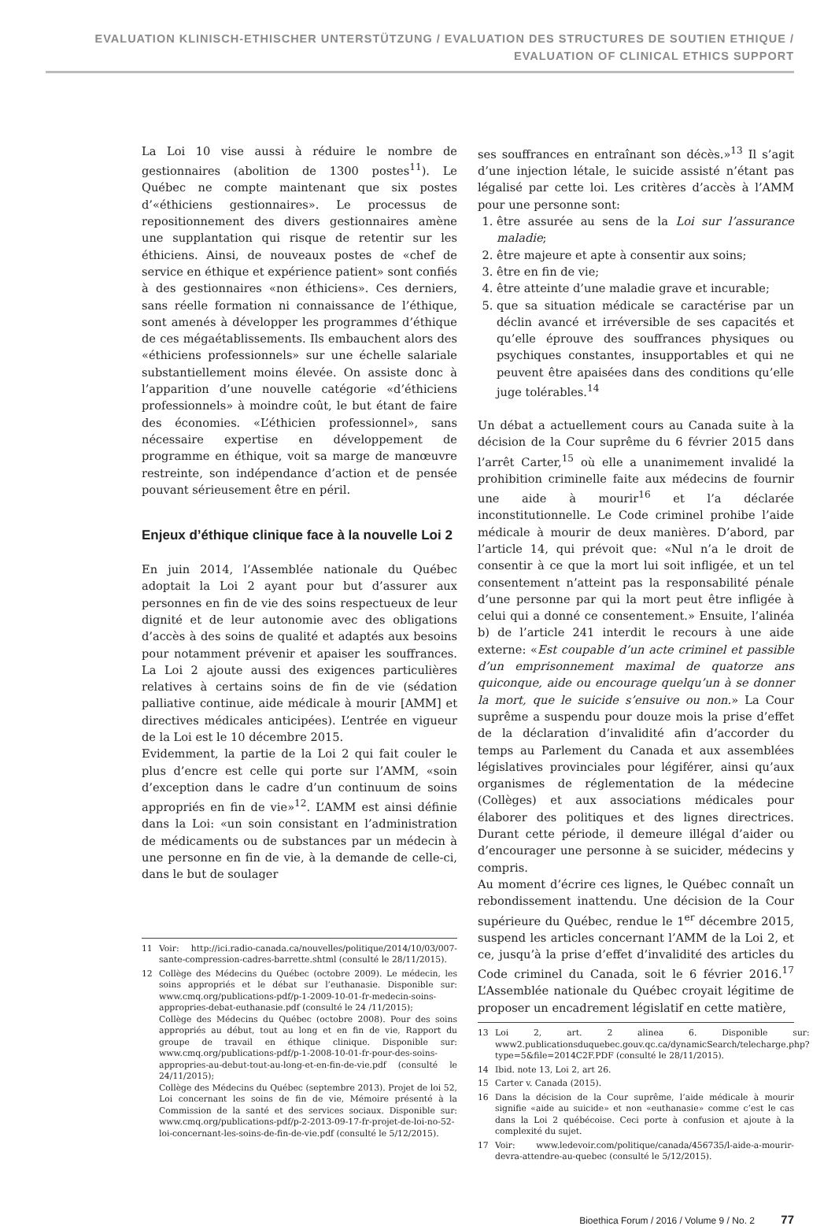EVALUATION KLINISCH-ETHISCHER UNTERSTÜTZUNG / EVALUATION DES STRUCTURES DE SOUTIEN ETHIQUE /
EVALUATION OF CLINICAL ETHICS SUPPORT
La Loi 10 vise aussi à réduire le nombre de gestionnaires (abolition de 1300 postes<sup>11</sup>). Le Québec ne compte maintenant que six postes d’«éthiciens gestionnaires». Le processus de repositionnement des divers gestionnaires amène une supplantation qui risque de retentir sur les éthiciens. Ainsi, de nouveaux postes de «chef de service en éthique et expérience patient» sont confiés à des gestionnaires «non éthiciens». Ces derniers, sans réelle formation ni connaissance de l’éthique, sont amenés à développer les programmes d’éthique de ces mégaétablissements. Ils embauchent alors des «éthiciens professionnels» sur une échelle salariale substantiellement moins élevée. On assiste donc à l’apparition d’une nouvelle catégorie «d’éthiciens professionnels» à moindre coût, le but étant de faire des économies. «L’éthicien professionnel», sans nécessaire expertise en développement de programme en éthique, voit sa marge de manœuvre restreinte, son indépendance d’action et de pensée pouvant sérieusement être en péril.
Enjeux d’éthique clinique face à la nouvelle Loi 2
En juin 2014, l’Assemblée nationale du Québec adoptait la Loi 2 ayant pour but d’assurer aux personnes en fin de vie des soins respectueux de leur dignité et de leur autonomie avec des obligations d’accès à des soins de qualité et adaptés aux besoins pour notamment prévenir et apaiser les souffrances. La Loi 2 ajoute aussi des exigences particulières relatives à certains soins de fin de vie (sédation palliative continue, aide médicale à mourir [AMM] et directives médicales anticipées). L’entrée en vigueur de la Loi est le 10 décembre 2015.
Evidemment, la partie de la Loi 2 qui fait couler le plus d’encre est celle qui porte sur l’AMM, «soin d’exception dans le cadre d’un continuum de soins appropriés en fin de vie»<sup>12</sup>. L’AMM est ainsi définie dans la Loi: «un soin consistant en l’administration de médicaments ou de substances par un médecin à une personne en fin de vie, à la demande de celle-ci, dans le but de soulager
11 Voir: http://ici.radio-canada.ca/nouvelles/politique/2014/10/03/007-sante-compression-cadres-barrette.shtml (consulté le 28/11/2015).
12 Collège des Médecins du Québec (octobre 2009). Le médecin, les soins appropriés et le débat sur l’euthanasie. Disponible sur: www.cmq.org/publications-pdf/p-1-2009-10-01-fr-medecin-soins-appropries-debat-euthanasie.pdf (consulté le 24 /11/2015);
Collège des Médecins du Québec (octobre 2008). Pour des soins appropriés au début, tout au long et en fin de vie, Rapport du groupe de travail en éthique clinique. Disponible sur: www.cmq.org/publications-pdf/p-1-2008-10-01-fr-pour-des-soins-appropries-au-debut-tout-au-long-et-en-fin-de-vie.pdf (consulté le 24/11/2015);
Collège des Médecins du Québec (septembre 2013). Projet de loi 52, Loi concernant les soins de fin de vie, Mémoire présenté à la Commission de la santé et des services sociaux. Disponible sur: www.cmq.org/publications-pdf/p-2-2013-09-17-fr-projet-de-loi-no-52-loi-concernant-les-soins-de-fin-de-vie.pdf (consulté le 5/12/2015).
ses souffrances en entraînant son décès.»<sup>13</sup> Il s’agit d’une injection létale, le suicide assisté n’étant pas légalisé par cette loi. Les critères d’accès à l’AMM pour une personne sont:
1. être assurée au sens de la Loi sur l’assurance maladie;
2. être majeure et apte à consentir aux soins;
3. être en fin de vie;
4. être atteinte d’une maladie grave et incurable;
5. que sa situation médicale se caractérise par un déclin avancé et irréversible de ses capacités et qu’elle éprouve des souffrances physiques ou psychiques constantes, insupportables et qui ne peuvent être apaisées dans des conditions qu’elle juge tolérables.<sup>14</sup>
Un débat a actuellement cours au Canada suite à la décision de la Cour suprême du 6 février 2015 dans l’arrêt Carter,<sup>15</sup> où elle a unanimement invalidé la prohibition criminelle faite aux médecins de fournir une aide à mourir<sup>16</sup> et l’a déclarée inconstitutionnelle. Le Code criminel prohibe l’aide médicale à mourir de deux manières. D’abord, par l’article 14, qui prévoit que: «Nul n’a le droit de consentir à ce que la mort lui soit infligée, et un tel consentement n’atteint pas la responsabilité pénale d’une personne par qui la mort peut être infligée à celui qui a donné ce consentement.» Ensuite, l’alinéa b) de l’article 241 interdit le recours à une aide externe: «Est coupable d’un acte criminel et passible d’un emprisonnement maximal de quatorze ans quiconque, aide ou encourage quelqu’un à se donner la mort, que le suicide s’ensuive ou non.» La Cour suprême a suspendu pour douze mois la prise d’effet de la déclaration d’invalidité afin d’accorder du temps au Parlement du Canada et aux assemblées législatives provinciales pour légiférer, ainsi qu’aux organismes de réglementation de la médecine (Collèges) et aux associations médicales pour élaborer des politiques et des lignes directrices. Durant cette période, il demeure illégal d’aider ou d’encourager une personne à se suicider, médecins y compris.
Au moment d’écrire ces lignes, le Québec connaît un rebondissement inattendu. Une décision de la Cour supérieure du Québec, rendue le 1<sup>er</sup> décembre 2015, suspend les articles concernant l’AMM de la Loi 2, et ce, jusqu’à la prise d’effet d’invalidité des articles du Code criminel du Canada, soit le 6 février 2016.<sup>17</sup> L’Assemblée nationale du Québec croyait légitime de proposer un encadrement législatif en cette matière,
13 Loi 2, art. 2 alinea 6. Disponible sur: www2.publicationsduquebec.gouv.qc.ca/dynamicSearch/telecharge.php?type=5&file=2014C2F.PDF (consulté le 28/11/2015).
14 Ibid. note 13, Loi 2, art 26.
15 Carter v. Canada (2015).
16 Dans la décision de la Cour suprême, l’aide médicale à mourir signifie «aide au suicide» et non «euthanasie» comme c’est le cas dans la Loi 2 québécoise. Ceci porte à confusion et ajoute à la complexité du sujet.
17 Voir: www.ledevoir.com/politique/canada/456735/l-aide-a-mourir-devra-attendre-au-quebec (consulté le 5/12/2015).
Bioethica Forum / 2016 / Volume 9 / No. 2 77